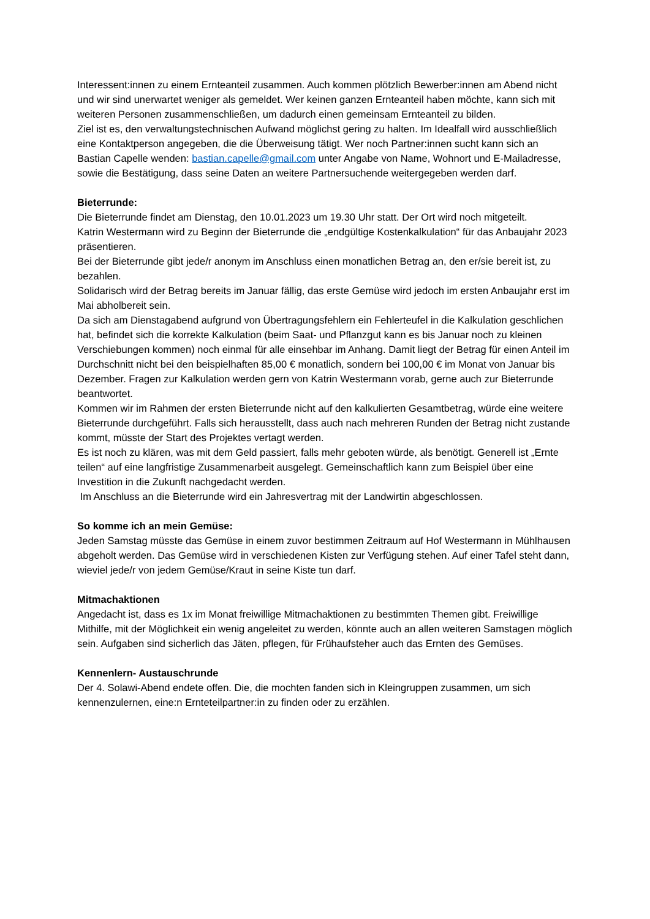Interessent:innen zu einem Ernteanteil zusammen. Auch kommen plötzlich Bewerber:innen am Abend nicht und wir sind unerwartet weniger als gemeldet. Wer keinen ganzen Ernteanteil haben möchte, kann sich mit weiteren Personen zusammenschließen, um dadurch einen gemeinsam Ernteanteil zu bilden.
Ziel ist es, den verwaltungstechnischen Aufwand möglichst gering zu halten. Im Idealfall wird ausschließlich eine Kontaktperson angegeben, die die Überweisung tätigt. Wer noch Partner:innen sucht kann sich an Bastian Capelle wenden: bastian.capelle@gmail.com unter Angabe von Name, Wohnort und E-Mailadresse, sowie die Bestätigung, dass seine Daten an weitere Partnersuchende weitergegeben werden darf.
Bieterrunde:
Die Bieterrunde findet am Dienstag, den 10.01.2023 um 19.30 Uhr statt. Der Ort wird noch mitgeteilt.
Katrin Westermann wird zu Beginn der Bieterrunde die „endgültige Kostenkalkulation“ für das Anbaujahr 2023 präsentieren.
Bei der Bieterrunde gibt jede/r anonym im Anschluss einen monatlichen Betrag an, den er/sie bereit ist, zu bezahlen.
Solidarisch wird der Betrag bereits im Januar fällig, das erste Gemüse wird jedoch im ersten Anbaujahr erst im Mai abholbereit sein.
Da sich am Dienstagabend aufgrund von Übertragungsfehlern ein Fehlerteufel in die Kalkulation geschlichen hat, befindet sich die korrekte Kalkulation (beim Saat- und Pflanzgut kann es bis Januar noch zu kleinen Verschiebungen kommen) noch einmal für alle einsehbar im Anhang. Damit liegt der Betrag für einen Anteil im Durchschnitt nicht bei den beispielhaften 85,00 € monatlich, sondern bei 100,00 € im Monat von Januar bis Dezember. Fragen zur Kalkulation werden gern von Katrin Westermann vorab, gerne auch zur Bieterrunde beantwortet.
Kommen wir im Rahmen der ersten Bieterrunde nicht auf den kalkulierten Gesamtbetrag, würde eine weitere Bieterrunde durchgeführt. Falls sich herausstellt, dass auch nach mehreren Runden der Betrag nicht zustande kommt, müsste der Start des Projektes vertagt werden.
Es ist noch zu klären, was mit dem Geld passiert, falls mehr geboten würde, als benötigt. Generell ist „Ernte teilen“ auf eine langfristige Zusammenarbeit ausgelegt. Gemeinschaftlich kann zum Beispiel über eine Investition in die Zukunft nachgedacht werden.
Im Anschluss an die Bieterrunde wird ein Jahresvertrag mit der Landwirtin abgeschlossen.
So komme ich an mein Gemüse:
Jeden Samstag müsste das Gemüse in einem zuvor bestimmen Zeitraum auf Hof Westermann in Mühlhausen abgeholt werden. Das Gemüse wird in verschiedenen Kisten zur Verfügung stehen. Auf einer Tafel steht dann, wieviel jede/r von jedem Gemüse/Kraut in seine Kiste tun darf.
Mitmachaktionen
Angedacht ist, dass es 1x im Monat freiwillige Mitmachaktionen zu bestimmten Themen gibt. Freiwillige Mithilfe, mit der Möglichkeit ein wenig angeleitet zu werden, könnte auch an allen weiteren Samstagen möglich sein. Aufgaben sind sicherlich das Jäten, pflegen, für Frühaufsteher auch das Ernten des Gemüses.
Kennenlern- Austauschrunde
Der 4. Solawi-Abend endete offen. Die, die mochten fanden sich in Kleingruppen zusammen, um sich kennenzulernen, eine:n Ernteteilpartner:in zu finden oder zu erzählen.